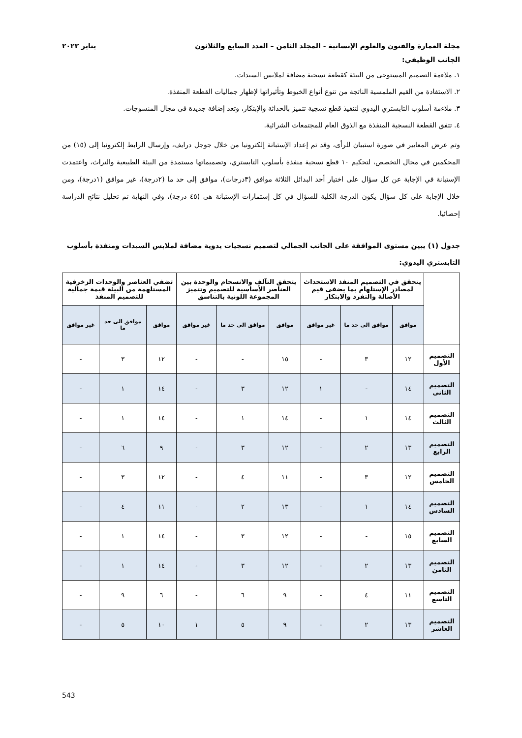مجلة العمارة والفنون والعلوم الإنسانية - المجلد الثامن – العدد السابع والثلاثون يناير ٢٠٢٣
الجانب الوظيفي:
١. ملاءمة التصميم المستوحى من البيئة كقطعة نسجية مضافة لملابس السيدات.
٢. الاستفادة من القيم الملمسية الناتجة من تنوع أنواع الخيوط وتأثيراتها لإظهار جماليات القطعة المنفذة.
٣. ملاءمة أسلوب التابستري اليدوي لتنفيذ قطع نسجية تتميز بالحداثة والإبتكار، وتعد إضافة جديدة فى مجال المنسوجات.
٤. تتفق القطعة النسجية المنفذة مع الذوق العام للمجتمعات الشرائية.
وتم عرض المعايير في صورة استبيان للرأى، وقد تم إعداد الإستبانة إلكترونيا من خلال جوجل درايف، وإرسال الرابط إلكترونيا إلى (١٥) من المحكمين في مجال التخصص، لتحكيم ١٠ قطع نسجية منفذة بأسلوب التابستري، وتصميماتها مستمدة من البيئة الطبيعية والتراث، واعتمدت الإستبانة في الإجابة عن كل سؤال على اختيار أحد البدائل الثلاثة موافق (٣درجات)، موافق إلى حد ما (٢درجة)، غير موافق (١درجة)، ومن خلال الإجابة على كل سؤال يكون الدرجة الكلية للسؤال في كل إستمارات الإستبانة هى (٤٥ درجة)، وفي النهاية تم تحليل نتائج الدراسة إحصائيا.
جدول (١) يبين مستوى الموافقة على الجانب الجمالي لتصميم نسجيات يدوية مضافة لملابس السيدات ومنفذة بأسلوب التابستري اليدوي:
| | يتحقق في التصميم المنفذ الاستحداث لمصادر الإستلهام بما يضفى قيم الأصالة والتفرد والابتكار | | | يتحقق التآلف والانسجام والوحدة بين العناصر الأساسية للتصميم وتتميز المجموعة اللونية بالتناسق | | | تضفي العناصر والوحدات الزخرفية المستلهمة من البيئة قيمة جمالية للتصميم المنفذ | | |
| --- | --- | --- | --- | --- | --- | --- | --- | --- | --- |
| | موافق | موافق الى حد ما | غير موافق | موافق | موافق الى حد ما | غير موافق | موافق | موافق الى حد ما | غير موافق |
| التصميم الأول | ١٢ | ٣ | - | ١٥ | - | - | ١٢ | ٣ | - |
| التصميم الثانى | ١٤ | - | ١ | ١٢ | ٣ | - | ١٤ | ١ | - |
| التصميم الثالث | ١٤ | ١ | - | ١٤ | ١ | - | ١٤ | ١ | - |
| التصميم الرابع | ١٣ | ٢ | - | ١٢ | ٣ | - | ٩ | ٦ | - |
| التصميم الخامس | ١٢ | ٣ | - | ١١ | ٤ | - | ١٢ | ٣ | - |
| التصميم السادس | ١٤ | ١ | - | ١٣ | ٢ | - | ١١ | ٤ | - |
| التصميم السابع | ١٥ | - | - | ١٢ | ٣ | - | ١٤ | ١ | - |
| التصميم الثامن | ١٣ | ٢ | - | ١٢ | ٣ | - | ١٤ | ١ | - |
| التصميم التاسع | ١١ | ٤ | - | ٩ | ٦ | - | ٦ | ٩ | - |
| التصميم العاشر | ١٣ | ٢ | - | ٩ | ٥ | ١ | ١٠ | ٥ | - |
543